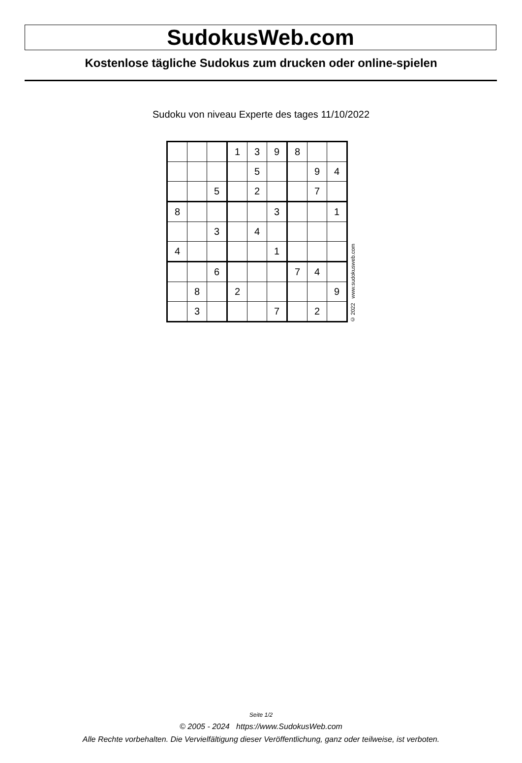SudokusWeb.com
Kostenlose tägliche Sudokus zum drucken oder online-spielen
Sudoku von niveau Experte des tages 11/10/2022
| | | | 1 | 3 | 9 | 8 | | |
| | | | | 5 | | | 9 | 4 |
| | | 5 | | 2 | | | 7 | |
| 8 | | | | | 3 | | | 1 |
| | | 3 | | 4 | | | | |
| 4 | | | | | 1 | | | |
| | | 6 | | | | 7 | 4 | |
| | 8 | | 2 | | | | | 9 |
| | 3 | | | | 7 | | 2 | |
© 2022 www.sudokusweb.com
Seite 1/2
© 2005 - 2024 https://www.SudokusWeb.com
Alle Rechte vorbehalten. Die Vervielfältigung dieser Veröffentlichung, ganz oder teilweise, ist verboten.